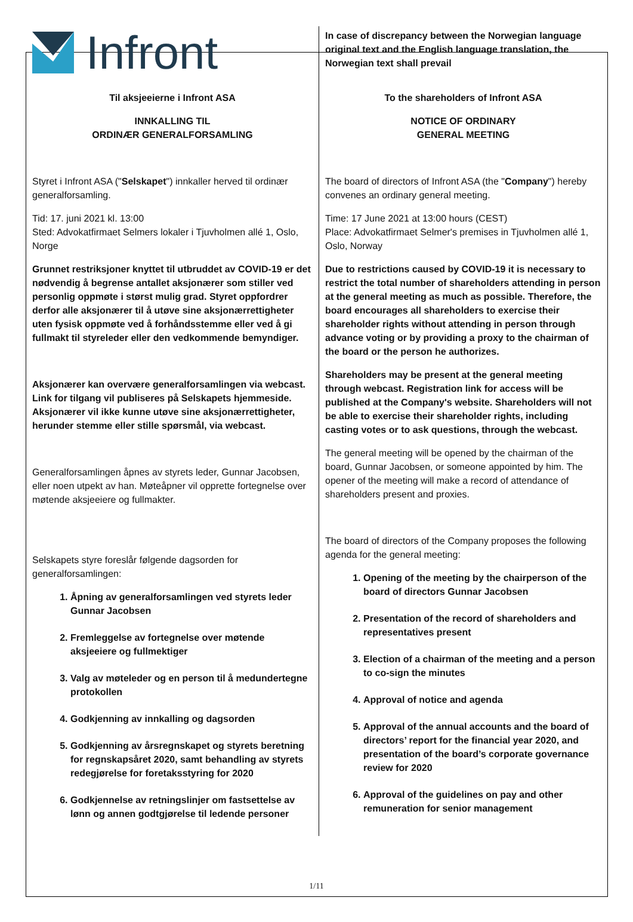| Infront | In case of discrepancy between the Norwegian language original text and the English language translation, the Norwegian text shall prevail |
| Til aksjeeierne i Infront ASA INNKALLING TIL ORDINÆR GENERALFORSAMLING Styret i Infront ASA (" Selskapet ") innkaller herved til ordinær generalforsamling. Tid: 17. juni 2021 kl. 13:00 Sted: Advokatfirmaet Selmers lokaler i Tjuvholmen allé 1, Oslo, Norge Grunnet restriksjoner knyttet til utbruddet av COVID-19 er det nødvendig å begrense antallet aksjonærer som stiller ved personlig oppmøte i størst mulig grad. Styret oppfordrer derfor alle aksjonærer til å utøve sine aksjonærrettigheter uten fysisk oppmøte ved å forhåndsstemme eller ved å gi fullmakt til styreleder eller den vedkommende bemyndiger. Aksjonærer kan overvære generalforsamlingen via webcast. Link for tilgang vil publiseres på Selskapets hjemmeside. Aksjonærer vil ikke kunne utøve sine aksjonærrettigheter, herunder stemme eller stille spørsmål, via webcast. Generalforsamlingen åpnes av styrets leder, Gunnar Jacobsen, eller noen utpekt av han. Møteåpner vil opprette fortegnelse over møtende aksjeeiere og fullmakter. Selskapets styre foreslår følgende dagsorden for generalforsamlingen: 1. Åpning av generalforsamlingen ved styrets leder Gunnar Jacobsen 2. Fremleggelse av fortegnelse over møtende aksjeeiere og fullmektiger 3. Valg av møteleder og en person til å medundertegne protokollen 4. Godkjenning av innkalling og dagsorden 5. Godkjenning av årsregnskapet og styrets beretning for regnskapsåret 2020, samt behandling av styrets redegjørelse for foretaksstyring for 2020 6. Godkjennelse av retningslinjer om fastsettelse av lønn og annen godtgjørelse til ledende personer | To the shareholders of Infront ASA NOTICE OF ORDINARY GENERAL MEETING The board of directors of Infront ASA (the " Company ") hereby convenes an ordinary general meeting. Time: 17 June 2021 at 13:00 hours (CEST) Place: Advokatfirmaet Selmer's premises in Tjuvholmen allé 1, Oslo, Norway Due to restrictions caused by COVID-19 it is necessary to restrict the total number of shareholders attending in person at the general meeting as much as possible. Therefore, the board encourages all shareholders to exercise their shareholder rights without attending in person through advance voting or by providing a proxy to the chairman of the board or the person he authorizes. Shareholders may be present at the general meeting through webcast. Registration link for access will be published at the Company's website. Shareholders will not be able to exercise their shareholder rights, including casting votes or to ask questions, through the webcast. The general meeting will be opened by the chairman of the board, Gunnar Jacobsen, or someone appointed by him. The opener of the meeting will make a record of attendance of shareholders present and proxies. The board of directors of the Company proposes the following agenda for the general meeting: 1. Opening of the meeting by the chairperson of the board of directors Gunnar Jacobsen 2. Presentation of the record of shareholders and representatives present 3. Election of a chairman of the meeting and a person to co-sign the minutes 4. Approval of notice and agenda 5. Approval of the annual accounts and the board of directors’ report for the financial year 2020, and presentation of the board’s corporate governance review for 2020 6. Approval of the guidelines on pay and other remuneration for senior management |
1/11